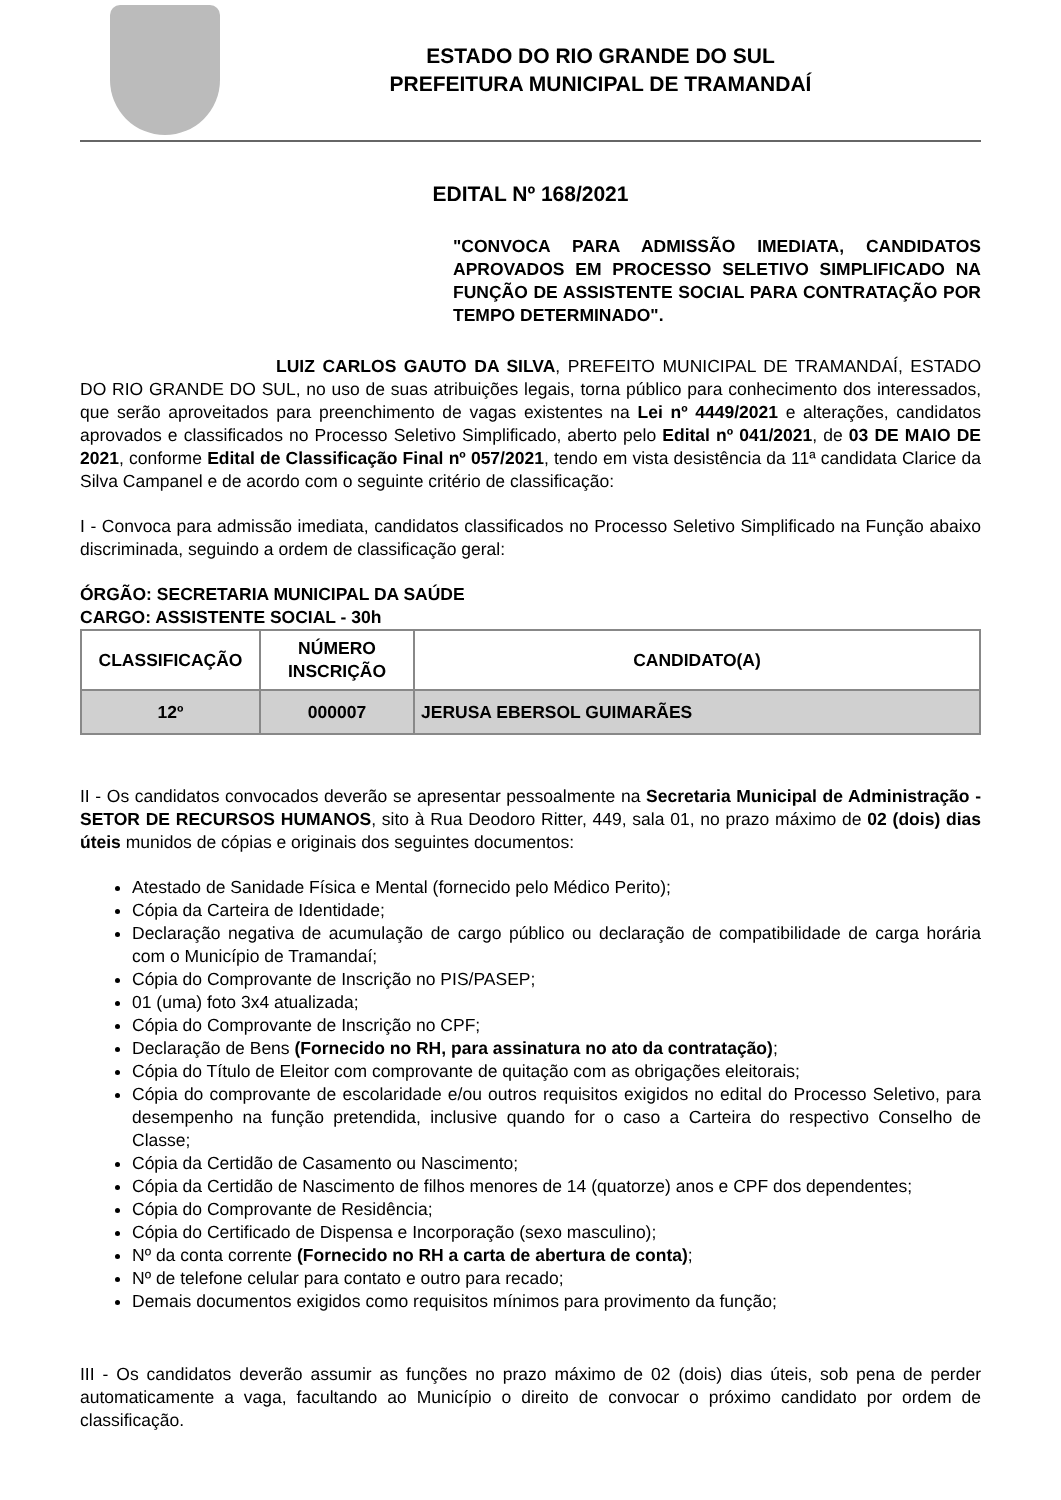ESTADO DO RIO GRANDE DO SUL
PREFEITURA MUNICIPAL DE TRAMANDAÍ
EDITAL Nº 168/2021
"CONVOCA PARA ADMISSÃO IMEDIATA, CANDIDATOS APROVADOS EM PROCESSO SELETIVO SIMPLIFICADO NA FUNÇÃO DE ASSISTENTE SOCIAL PARA CONTRATAÇÃO POR TEMPO DETERMINADO".
LUIZ CARLOS GAUTO DA SILVA, PREFEITO MUNICIPAL DE TRAMANDAÍ, ESTADO DO RIO GRANDE DO SUL, no uso de suas atribuições legais, torna público para conhecimento dos interessados, que serão aproveitados para preenchimento de vagas existentes na Lei nº 4449/2021 e alterações, candidatos aprovados e classificados no Processo Seletivo Simplificado, aberto pelo Edital nº 041/2021, de 03 DE MAIO DE 2021, conforme Edital de Classificação Final nº 057/2021, tendo em vista desistência da 11ª candidata Clarice da Silva Campanel e de acordo com o seguinte critério de classificação:
I - Convoca para admissão imediata, candidatos classificados no Processo Seletivo Simplificado na Função abaixo discriminada, seguindo a ordem de classificação geral:
ÓRGÃO: SECRETARIA MUNICIPAL DA SAÚDE
CARGO: ASSISTENTE SOCIAL - 30h
| CLASSIFICAÇÃO | NÚMERO INSCRIÇÃO | CANDIDATO(A) |
| --- | --- | --- |
| 12º | 000007 | JERUSA EBERSOL GUIMARÃES |
II - Os candidatos convocados deverão se apresentar pessoalmente na Secretaria Municipal de Administração - SETOR DE RECURSOS HUMANOS, sito à Rua Deodoro Ritter, 449, sala 01, no prazo máximo de 02 (dois) dias úteis munidos de cópias e originais dos seguintes documentos:
Atestado de Sanidade Física e Mental (fornecido pelo Médico Perito);
Cópia da Carteira de Identidade;
Declaração negativa de acumulação de cargo público ou declaração de compatibilidade de carga horária com o Município de Tramandaí;
Cópia do Comprovante de Inscrição no PIS/PASEP;
01 (uma) foto 3x4 atualizada;
Cópia do Comprovante de Inscrição no CPF;
Declaração de Bens (Fornecido no RH, para assinatura no ato da contratação);
Cópia do Título de Eleitor com comprovante de quitação com as obrigações eleitorais;
Cópia do comprovante de escolaridade e/ou outros requisitos exigidos no edital do Processo Seletivo, para desempenho na função pretendida, inclusive quando for o caso a Carteira do respectivo Conselho de Classe;
Cópia da Certidão de Casamento ou Nascimento;
Cópia da Certidão de Nascimento de filhos menores de 14 (quatorze) anos e CPF dos dependentes;
Cópia do Comprovante de Residência;
Cópia do Certificado de Dispensa e Incorporação (sexo masculino);
Nº da conta corrente (Fornecido no RH a carta de abertura de conta);
Nº de telefone celular para contato e outro para recado;
Demais documentos exigidos como requisitos mínimos para provimento da função;
III - Os candidatos deverão assumir as funções no prazo máximo de 02 (dois) dias úteis, sob pena de perder automaticamente a vaga, facultando ao Município o direito de convocar o próximo candidato por ordem de classificação.